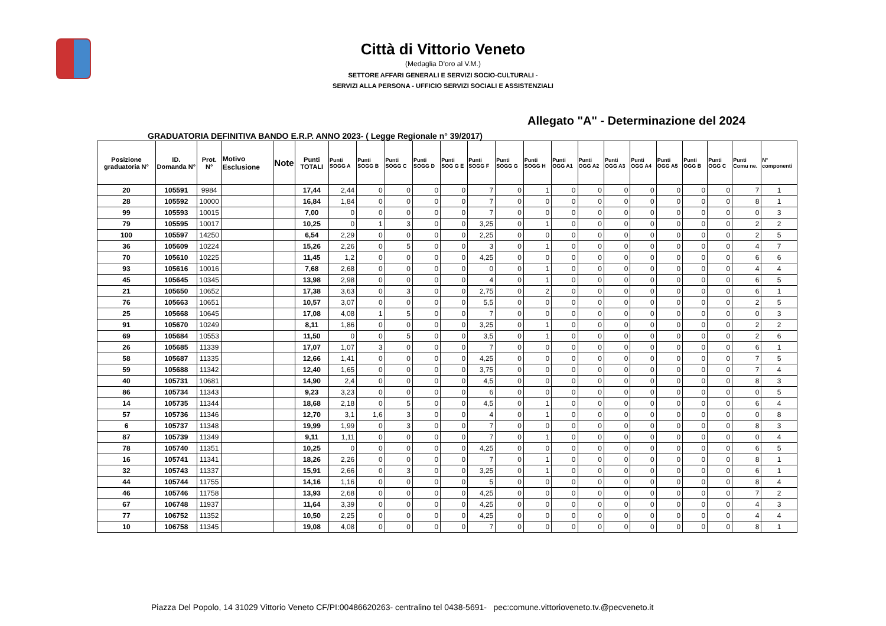Città di Vittorio Veneto
(Medaglia D'oro al V.M.)
SETTORE AFFARI GENERALI E SERVIZI SOCIO-CULTURALI -
SERVIZI ALLA PERSONA - UFFICIO SERVIZI SOCIALI E ASSISTENZIALI
Allegato "A" - Determinazione del 2024
GRADUATORIA DEFINITIVA BANDO E.R.P. ANNO 2023- ( Legge Regionale n° 39/2017)
| Posizione graduatoria N° | ID. Domanda N° | Prot. N° | Motivo Esclusione | Note | Punti TOTALI | Punti SOGG A | Punti SOGG B | Punti SOGG C | Punti SOGG D | Punti SOG G E | Punti SOGG F | Punti SOGG G | Punti SOGG H | Punti OGG A1 | Punti OGG A2 | Punti OGG A3 | Punti OGG A4 | Punti OGG A5 | Punti OGG B | Punti OGG C | Punti Comu ne. | N° componenti |
| --- | --- | --- | --- | --- | --- | --- | --- | --- | --- | --- | --- | --- | --- | --- | --- | --- | --- | --- | --- | --- | --- | --- |
| 20 | 105591 | 9984 | | | 17,44 | 2,44 | 0 | 0 | 0 | 0 | 7 | 0 | 1 | 0 | 0 | 0 | 0 | 0 | 0 | 0 | 7 | 1 |
| 28 | 105592 | 10000 | | | 16,84 | 1,84 | 0 | 0 | 0 | 0 | 7 | 0 | 0 | 0 | 0 | 0 | 0 | 0 | 0 | 0 | 8 | 1 |
| 99 | 105593 | 10015 | | | 7,00 | 0 | 0 | 0 | 0 | 0 | 7 | 0 | 0 | 0 | 0 | 0 | 0 | 0 | 0 | 0 | 0 | 3 |
| 79 | 105595 | 10017 | | | 10,25 | 0 | 1 | 3 | 0 | 0 | 3,25 | 0 | 1 | 0 | 0 | 0 | 0 | 0 | 0 | 0 | 2 | 2 |
| 100 | 105597 | 14250 | | | 6,54 | 2,29 | 0 | 0 | 0 | 0 | 2,25 | 0 | 0 | 0 | 0 | 0 | 0 | 0 | 0 | 0 | 2 | 5 |
| 36 | 105609 | 10224 | | | 15,26 | 2,26 | 0 | 5 | 0 | 0 | 3 | 0 | 1 | 0 | 0 | 0 | 0 | 0 | 0 | 0 | 4 | 7 |
| 70 | 105610 | 10225 | | | 11,45 | 1,2 | 0 | 0 | 0 | 0 | 4,25 | 0 | 0 | 0 | 0 | 0 | 0 | 0 | 0 | 0 | 6 | 6 |
| 93 | 105616 | 10016 | | | 7,68 | 2,68 | 0 | 0 | 0 | 0 | 0 | 0 | 1 | 0 | 0 | 0 | 0 | 0 | 0 | 0 | 4 | 4 |
| 45 | 105645 | 10345 | | | 13,98 | 2,98 | 0 | 0 | 0 | 0 | 4 | 0 | 1 | 0 | 0 | 0 | 0 | 0 | 0 | 0 | 6 | 5 |
| 21 | 105650 | 10652 | | | 17,38 | 3,63 | 0 | 3 | 0 | 0 | 2,75 | 0 | 2 | 0 | 0 | 0 | 0 | 0 | 0 | 0 | 6 | 1 |
| 76 | 105663 | 10651 | | | 10,57 | 3,07 | 0 | 0 | 0 | 0 | 5,5 | 0 | 0 | 0 | 0 | 0 | 0 | 0 | 0 | 0 | 2 | 5 |
| 25 | 105668 | 10645 | | | 17,08 | 4,08 | 1 | 5 | 0 | 0 | 7 | 0 | 0 | 0 | 0 | 0 | 0 | 0 | 0 | 0 | 0 | 3 |
| 91 | 105670 | 10249 | | | 8,11 | 1,86 | 0 | 0 | 0 | 0 | 3,25 | 0 | 1 | 0 | 0 | 0 | 0 | 0 | 0 | 0 | 2 | 2 |
| 69 | 105684 | 10553 | | | 11,50 | 0 | 0 | 5 | 0 | 0 | 3,5 | 0 | 1 | 0 | 0 | 0 | 0 | 0 | 0 | 0 | 2 | 6 |
| 26 | 105685 | 11339 | | | 17,07 | 1,07 | 3 | 0 | 0 | 0 | 7 | 0 | 0 | 0 | 0 | 0 | 0 | 0 | 0 | 0 | 6 | 1 |
| 58 | 105687 | 11335 | | | 12,66 | 1,41 | 0 | 0 | 0 | 0 | 4,25 | 0 | 0 | 0 | 0 | 0 | 0 | 0 | 0 | 0 | 7 | 5 |
| 59 | 105688 | 11342 | | | 12,40 | 1,65 | 0 | 0 | 0 | 0 | 3,75 | 0 | 0 | 0 | 0 | 0 | 0 | 0 | 0 | 0 | 7 | 4 |
| 40 | 105731 | 10681 | | | 14,90 | 2,4 | 0 | 0 | 0 | 0 | 4,5 | 0 | 0 | 0 | 0 | 0 | 0 | 0 | 0 | 0 | 8 | 3 |
| 86 | 105734 | 11343 | | | 9,23 | 3,23 | 0 | 0 | 0 | 0 | 6 | 0 | 0 | 0 | 0 | 0 | 0 | 0 | 0 | 0 | 0 | 5 |
| 14 | 105735 | 11344 | | | 18,68 | 2,18 | 0 | 5 | 0 | 0 | 4,5 | 0 | 1 | 0 | 0 | 0 | 0 | 0 | 0 | 0 | 6 | 4 |
| 57 | 105736 | 11346 | | | 12,70 | 3,1 | 1,6 | 3 | 0 | 0 | 4 | 0 | 1 | 0 | 0 | 0 | 0 | 0 | 0 | 0 | 0 | 8 |
| 6 | 105737 | 11348 | | | 19,99 | 1,99 | 0 | 3 | 0 | 0 | 7 | 0 | 0 | 0 | 0 | 0 | 0 | 0 | 0 | 0 | 8 | 3 |
| 87 | 105739 | 11349 | | | 9,11 | 1,11 | 0 | 0 | 0 | 0 | 7 | 0 | 1 | 0 | 0 | 0 | 0 | 0 | 0 | 0 | 0 | 4 |
| 78 | 105740 | 11351 | | | 10,25 | 0 | 0 | 0 | 0 | 0 | 4,25 | 0 | 0 | 0 | 0 | 0 | 0 | 0 | 0 | 0 | 6 | 5 |
| 16 | 105741 | 11341 | | | 18,26 | 2,26 | 0 | 0 | 0 | 0 | 7 | 0 | 1 | 0 | 0 | 0 | 0 | 0 | 0 | 0 | 8 | 1 |
| 32 | 105743 | 11337 | | | 15,91 | 2,66 | 0 | 3 | 0 | 0 | 3,25 | 0 | 1 | 0 | 0 | 0 | 0 | 0 | 0 | 0 | 6 | 1 |
| 44 | 105744 | 11755 | | | 14,16 | 1,16 | 0 | 0 | 0 | 0 | 5 | 0 | 0 | 0 | 0 | 0 | 0 | 0 | 0 | 0 | 8 | 4 |
| 46 | 105746 | 11758 | | | 13,93 | 2,68 | 0 | 0 | 0 | 0 | 4,25 | 0 | 0 | 0 | 0 | 0 | 0 | 0 | 0 | 0 | 7 | 2 |
| 67 | 106748 | 11937 | | | 11,64 | 3,39 | 0 | 0 | 0 | 0 | 4,25 | 0 | 0 | 0 | 0 | 0 | 0 | 0 | 0 | 0 | 4 | 3 |
| 77 | 106752 | 11352 | | | 10,50 | 2,25 | 0 | 0 | 0 | 0 | 4,25 | 0 | 0 | 0 | 0 | 0 | 0 | 0 | 0 | 0 | 4 | 4 |
| 10 | 106758 | 11345 | | | 19,08 | 4,08 | 0 | 0 | 0 | 0 | 7 | 0 | 0 | 0 | 0 | 0 | 0 | 0 | 0 | 0 | 8 | 1 |
Piazza Del Popolo, 14 31029 Vittorio Veneto CF/PI:00486620263- centralino tel 0438-5691- pec:comune.vittorioveneto.tv.@pecveneto.it